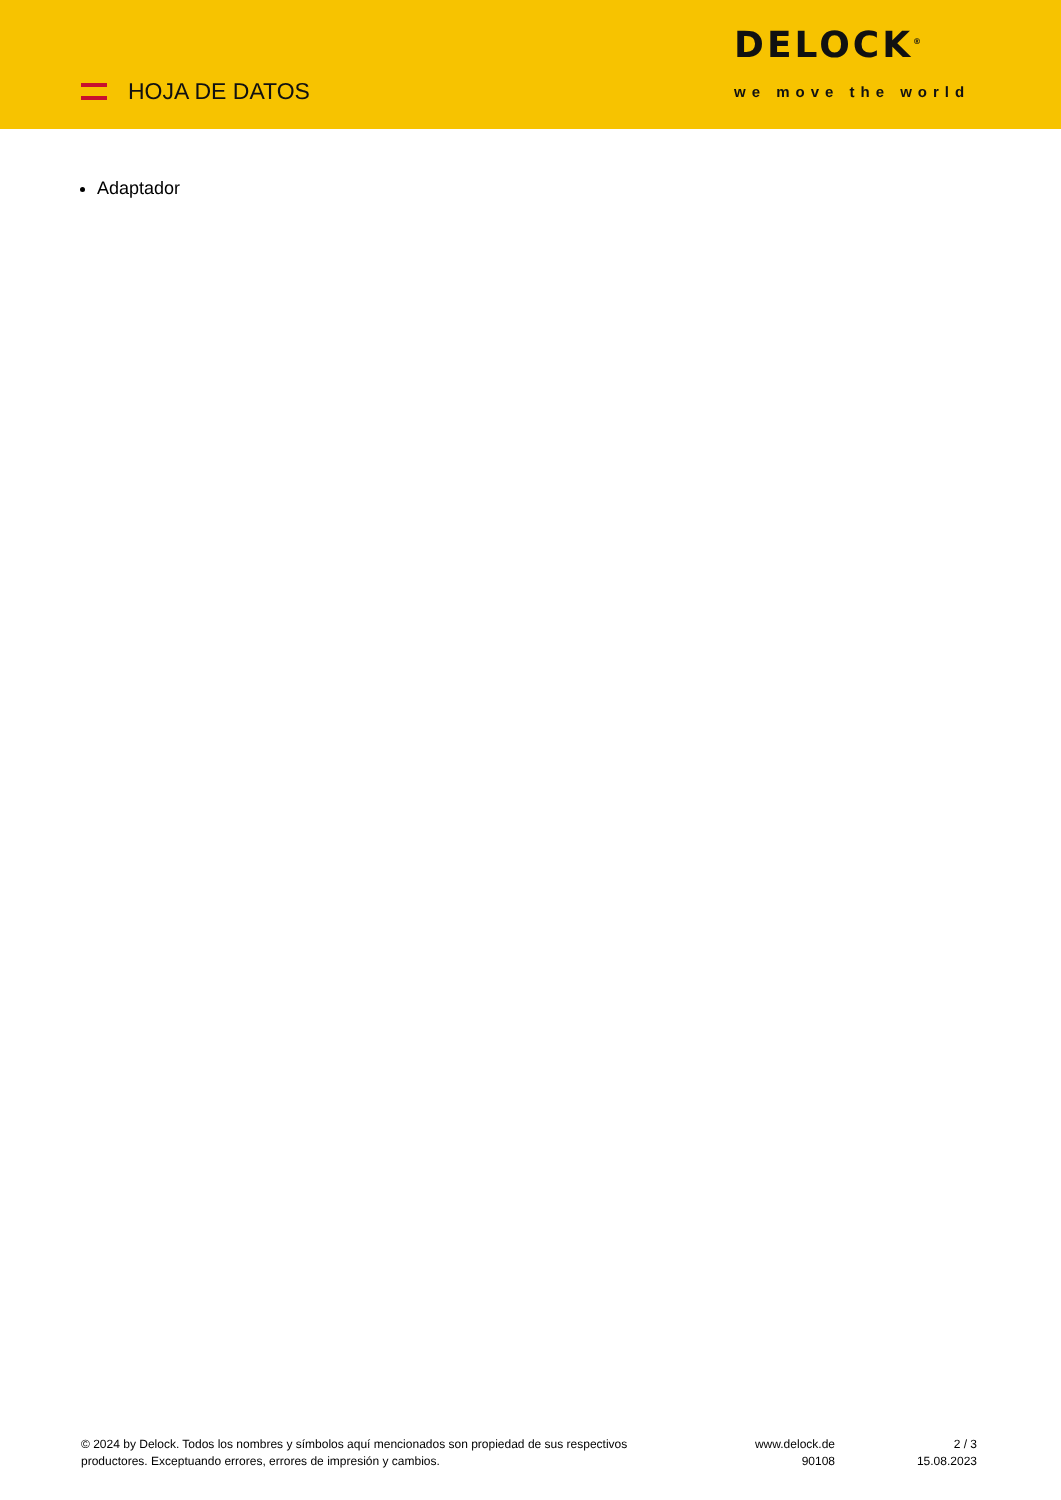HOJA DE DATOS
DELOCK<sup>®</sup>
we move the world
Adaptador
© 2024 by Delock. Todos los nombres y símbolos aquí mencionados son propiedad de sus respectivos productores. Exceptuando errores, errores de impresión y cambios.
www.delock.de
90108
2 / 3
15.08.2023